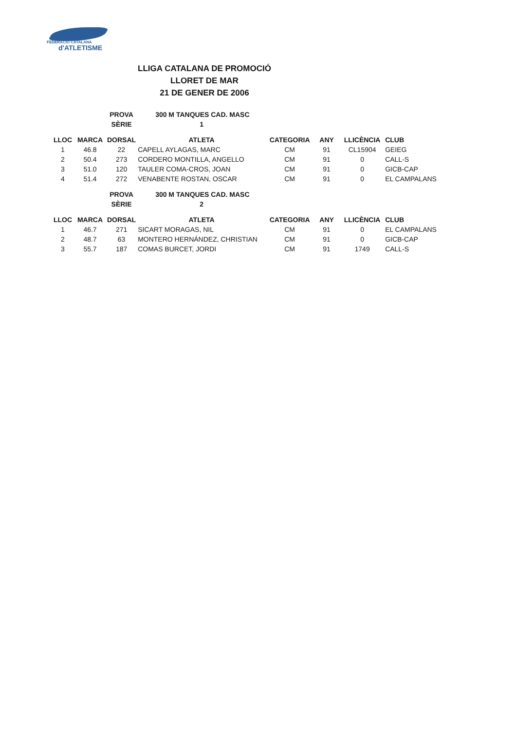FEDERACIÓ CATALANA
d'ATLETISME
LLIGA CATALANA DE PROMOCIÓ
LLORET DE MAR
21 DE GENER DE 2006
| | | PROVA | 300 M TANQUES CAD. MASC | | | | |
| | | SÈRIE | 1 | | | | |
| LLOC | MARCA | DORSAL | ATLETA | CATEGORIA | ANY | LLICÈNCIA | CLUB |
| 1 | 46.8 | 22 | CAPELL AYLAGAS, MARC | CM | 91 | CL15904 | GEIEG |
| 2 | 50.4 | 273 | CORDERO MONTILLA, ANGELLO | CM | 91 | 0 | CALL-S |
| 3 | 51.0 | 120 | TAULER COMA-CROS, JOAN | CM | 91 | 0 | GICB-CAP |
| 4 | 51.4 | 272 | VENABENTE ROSTAN, OSCAR | CM | 91 | 0 | EL CAMPALANS |
| | | PROVA | 300 M TANQUES CAD. MASC | | | | |
| | | SÈRIE | 2 | | | | |
| LLOC | MARCA | DORSAL | ATLETA | CATEGORIA | ANY | LLICÈNCIA | CLUB |
| 1 | 46.7 | 271 | SICART MORAGAS, NIL | CM | 91 | 0 | EL CAMPALANS |
| 2 | 48.7 | 63 | MONTERO HERNÁNDEZ, CHRISTIAN | CM | 91 | 0 | GICB-CAP |
| 3 | 55.7 | 187 | COMAS BURCET, JORDI | CM | 91 | 1749 | CALL-S |